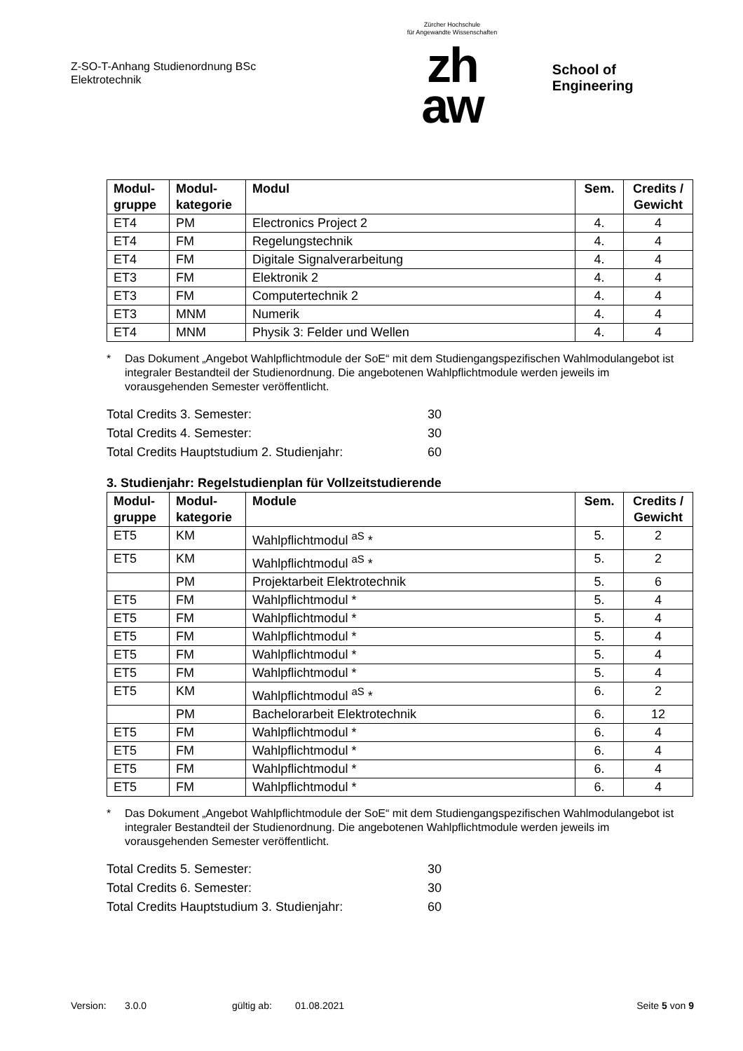Z-SO-T-Anhang Studienordnung BSc
Elektrotechnik
Zürcher Hochschule
für Angewandte Wissenschaften
zh
aw
School of Engineering
| Modul- gruppe | Modul- kategorie | Modul | Sem. | Credits / Gewicht |
| --- | --- | --- | --- | --- |
| ET4 | PM | Electronics Project 2 | 4. | 4 |
| ET4 | FM | Regelungstechnik | 4. | 4 |
| ET4 | FM | Digitale Signalverarbeitung | 4. | 4 |
| ET3 | FM | Elektronik 2 | 4. | 4 |
| ET3 | FM | Computertechnik 2 | 4. | 4 |
| ET3 | MNM | Numerik | 4. | 4 |
| ET4 | MNM | Physik 3: Felder und Wellen | 4. | 4 |
* Das Dokument „Angebot Wahlpflichtmodule der SoE“ mit dem Studiengangspezifischen Wahlmodul­angebot ist integraler Bestandteil der Studienordnung. Die angebotenen Wahlpflichtmodule werden jeweils im vorausgehenden Semester veröffentlicht.
Total Credits 3. Semester: 30
Total Credits 4. Semester: 30
Total Credits Hauptstudium 2. Studienjahr: 60
3. Studienjahr: Regelstudienplan für Vollzeitstudierende
| Modul- gruppe | Modul- kategorie | Module | Sem. | Credits / Gewicht |
| --- | --- | --- | --- | --- |
| ET5 | KM | Wahlpflichtmodul <sup>aS</sup> * | 5. | 2 |
| ET5 | KM | Wahlpflichtmodul <sup>aS</sup> * | 5. | 2 |
| | PM | Projektarbeit Elektrotechnik | 5. | 6 |
| ET5 | FM | Wahlpflichtmodul * | 5. | 4 |
| ET5 | FM | Wahlpflichtmodul * | 5. | 4 |
| ET5 | FM | Wahlpflichtmodul * | 5. | 4 |
| ET5 | FM | Wahlpflichtmodul * | 5. | 4 |
| ET5 | FM | Wahlpflichtmodul * | 5. | 4 |
| ET5 | KM | Wahlpflichtmodul <sup>aS</sup> * | 6. | 2 |
| | PM | Bachelorarbeit Elektrotechnik | 6. | 12 |
| ET5 | FM | Wahlpflichtmodul * | 6. | 4 |
| ET5 | FM | Wahlpflichtmodul * | 6. | 4 |
| ET5 | FM | Wahlpflichtmodul * | 6. | 4 |
| ET5 | FM | Wahlpflichtmodul * | 6. | 4 |
* Das Dokument „Angebot Wahlpflichtmodule der SoE“ mit dem Studiengangspezifischen Wahlmodul­angebot ist integraler Bestandteil der Studienordnung. Die angebotenen Wahlpflichtmodule werden jeweils im vorausgehenden Semester veröffentlicht.
Total Credits 5. Semester: 30
Total Credits 6. Semester: 30
Total Credits Hauptstudium 3. Studienjahr: 60
Version: 3.0.0 gültig ab: 01.08.2021 Seite 5 von 9